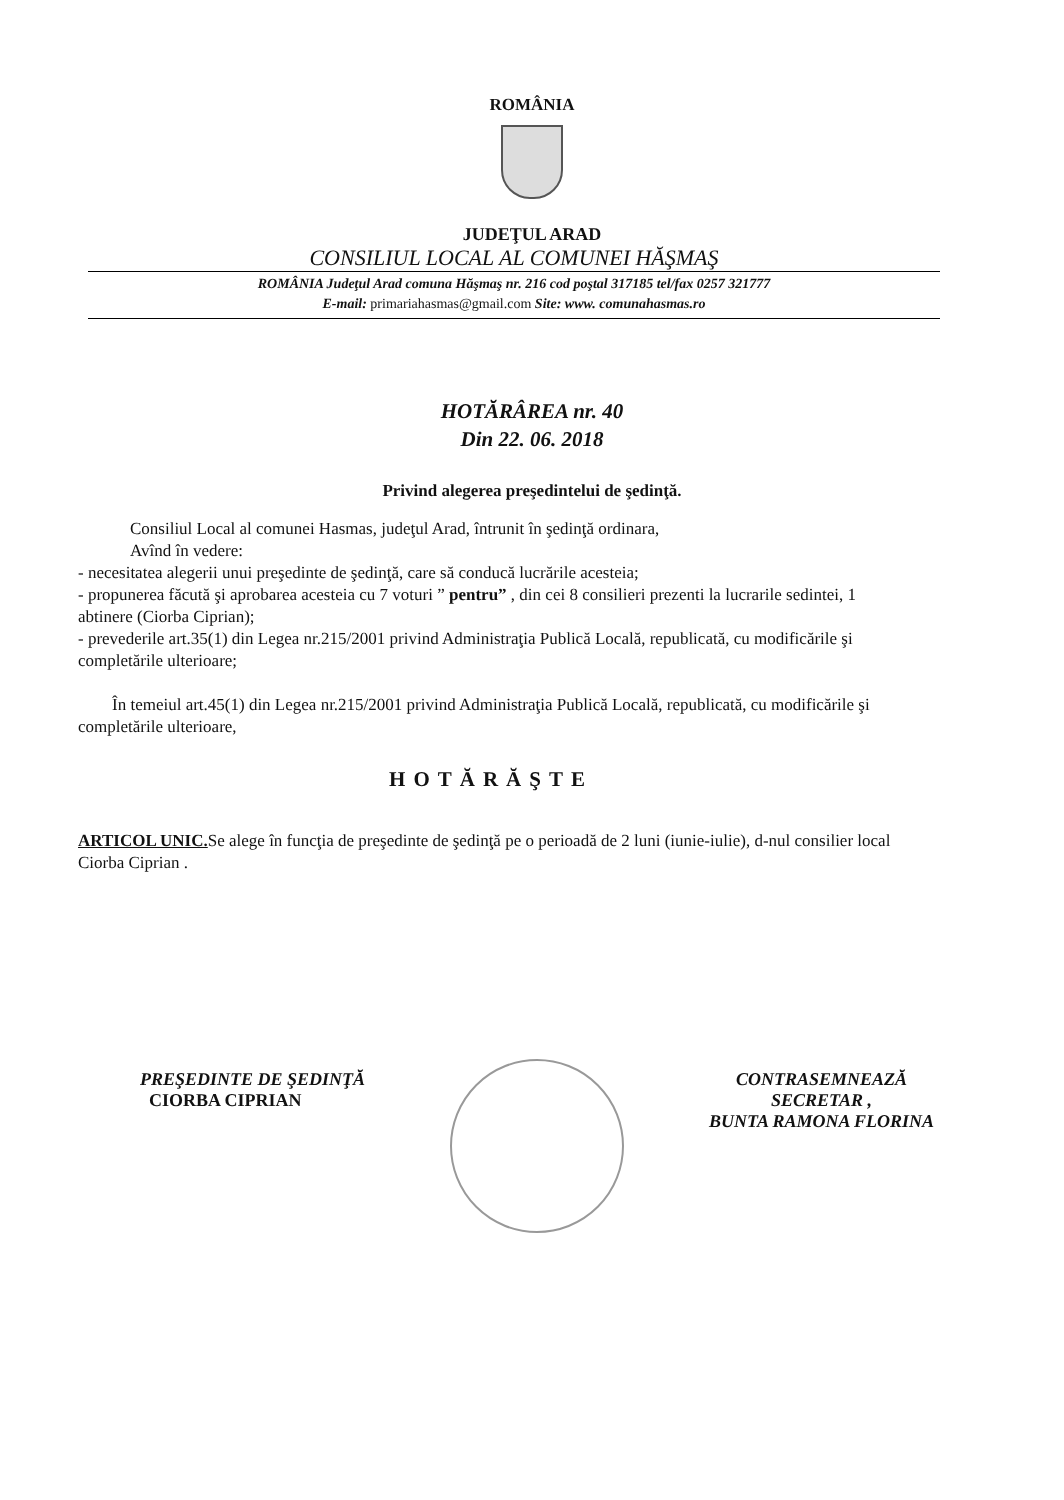ROMÂNIA
JUDEŢUL ARAD
CONSILIUL LOCAL AL COMUNEI HĂŞMAŞ
ROMÂNIA Judeţul Arad comuna Hăşmaş nr. 216 cod poştal 317185 tel/fax 0257 321777
E-mail: primariahasmas@gmail.com Site: www. comunahasmas.ro
HOTĂRÂREA nr. 40
Din 22. 06. 2018
Privind alegerea preşedintelui de şedinţă.
Consiliul Local al comunei Hasmas, judeţul Arad, întrunit în şedinţă ordinara,
Avînd în vedere:
- necesitatea alegerii unui preşedinte de şedinţă, care să conducă lucrările acesteia;
- propunerea făcută şi aprobarea acesteia cu 7 voturi ” pentru” , din cei 8 consilieri prezenti la lucrarile sedintei, 1 abtinere (Ciorba Ciprian);
- prevederile art.35(1) din Legea nr.215/2001 privind Administraţia Publică Locală, republicată, cu modificările şi completările ulterioare;
În temeiul art.45(1) din Legea nr.215/2001 privind Administraţia Publică Locală, republicată, cu modificările şi completările ulterioare,
HOTĂRĂŞTE
ARTICOL UNIC. Se alege în funcţia de preşedinte de şedinţă pe o perioadă de 2 luni (iunie-iulie), d-nul consilier local Ciorba Ciprian .
PREŞEDINTE DE ŞEDINŢĂ
CIORBA CIPRIAN
CONTRASEMNEAZĂ
SECRETAR ,
BUNTA RAMONA FLORINA